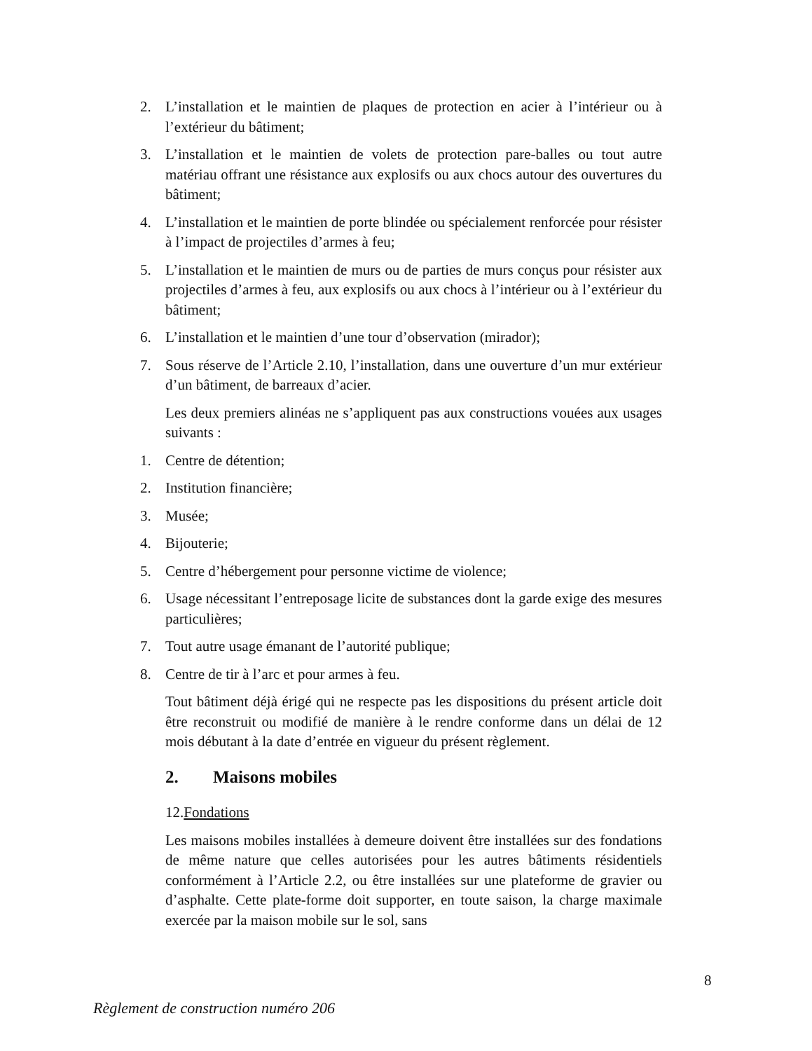2. L’installation et le maintien de plaques de protection en acier à l’intérieur ou à l’extérieur du bâtiment;
3. L’installation et le maintien de volets de protection pare-balles ou tout autre matériau offrant une résistance aux explosifs ou aux chocs autour des ouvertures du bâtiment;
4. L’installation et le maintien de porte blindée ou spécialement renforcée pour résister à l’impact de projectiles d’armes à feu;
5. L’installation et le maintien de murs ou de parties de murs conçus pour résister aux projectiles d’armes à feu, aux explosifs ou aux chocs à l’intérieur ou à l’extérieur du bâtiment;
6. L’installation et le maintien d’une tour d’observation (mirador);
7. Sous réserve de l’Article 2.10, l’installation, dans une ouverture d’un mur extérieur d’un bâtiment, de barreaux d’acier.
Les deux premiers alinéas ne s’appliquent pas aux constructions vouées aux usages suivants :
1. Centre de détention;
2. Institution financière;
3. Musée;
4. Bijouterie;
5. Centre d’hébergement pour personne victime de violence;
6. Usage nécessitant l’entreposage licite de substances dont la garde exige des mesures particulières;
7. Tout autre usage émanant de l’autorité publique;
8. Centre de tir à l’arc et pour armes à feu.
Tout bâtiment déjà érigé qui ne respecte pas les dispositions du présent article doit être reconstruit ou modifié de manière à le rendre conforme dans un délai de 12 mois débutant à la date d’entrée en vigueur du présent règlement.
2. Maisons mobiles
12.Fondations
Les maisons mobiles installées à demeure doivent être installées sur des fondations de même nature que celles autorisées pour les autres bâtiments résidentiels conformément à l’Article 2.2, ou être installées sur une plateforme de gravier ou d’asphalte. Cette plate-forme doit supporter, en toute saison, la charge maximale exercée par la maison mobile sur le sol, sans
8
Règlement de construction numéro 206